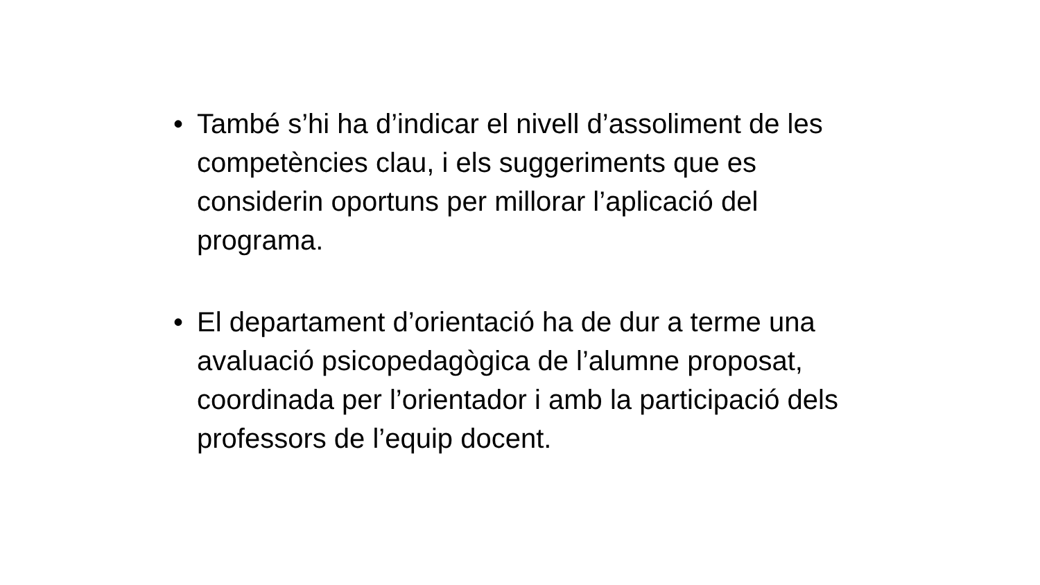• També s’hi ha d’indicar el nivell d’assoliment de les competències clau, i els suggeriments que es considerin oportuns per millorar l’aplicació del programa.
• El departament d’orientació ha de dur a terme una avaluació psicopedagògica de l’alumne proposat, coordinada per l’orientador i amb la participació dels professors de l’equip docent.